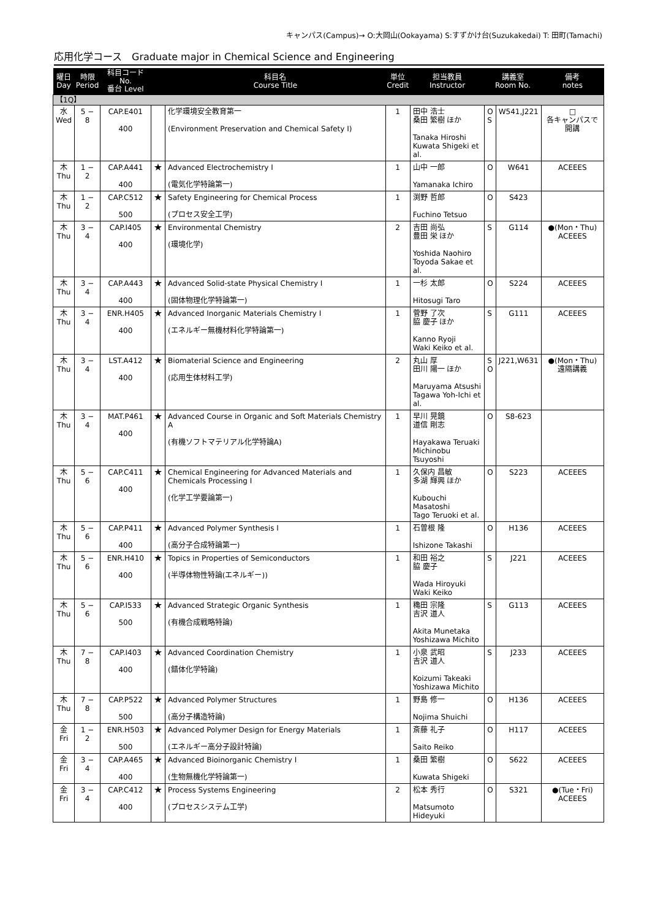キャンパス(Campus)→ O:大岡山(Ookayama) S:すずかけ台(Suzukakedai) T: 田町(Tamachi)
応用化学コース　Graduate major in Chemical Science and Engineering
| 曜日 Day | 時限 Period | 科目コード No. 番台 Level | | 科目名 Course Title | 単位 Credit | 担当教員 Instructor | 講義室 Room No. | | 備考 notes |
| --- | --- | --- | --- | --- | --- | --- | --- | --- | --- |
| 【1Q】 | | | | | | | | | |
| 水 Wed | 5 − 8 | CAP.E401 400 | | 化学環境安全教育第一 (Environment Preservation and Chemical Safety I) | 1 | 田中 浩士 桑田 繁樹 ほか Tanaka Hiroshi Kuwata Shigeki et al. | O S | W541,J221 | □ 各キャンパスで開講 |
| 木 Thu | 1 − 2 | CAP.A441 400 | ★ | Advanced Electrochemistry I (電気化学特論第一) | 1 | 山中 一郎 Yamanaka Ichiro | O | W641 | ACEEES |
| 木 Thu | 1 − 2 | CAP.C512 500 | ★ | Safety Engineering for Chemical Process (プロセス安全工学) | 1 | 渕野 哲郎 Fuchino Tetsuo | O | S423 | |
| 木 Thu | 3 − 4 | CAP.I405 400 | ★ | Environmental Chemistry (環境化学) | 2 | 吉田 尚弘 豊田 栄 ほか Yoshida Naohiro Toyoda Sakae et al. | S | G114 | ●(Mon・Thu) ACEEES |
| 木 Thu | 3 − 4 | CAP.A443 400 | ★ | Advanced Solid-state Physical Chemistry I (固体物理化学特論第一) | 1 | 一杉 太郎 Hitosugi Taro | O | S224 | ACEEES |
| 木 Thu | 3 − 4 | ENR.H405 400 | ★ | Advanced Inorganic Materials Chemistry I (エネルギー無機材料化学特論第一) | 1 | 菅野 了次 脇 慶子 ほか Kanno Ryoji Waki Keiko et al. | S | G111 | ACEEES |
| 木 Thu | 3 − 4 | LST.A412 400 | ★ | Biomaterial Science and Engineering (応用生体材料工学) | 2 | 丸山 厚 田川 陽一 ほか Maruyama Atsushi Tagawa Yoh-Ichi et al. | S O | J221,W631 | ●(Mon・Thu) 遠隔講義 |
| 木 Thu | 3 − 4 | MAT.P461 400 | ★ | Advanced Course in Organic and Soft Materials Chemistry A (有機ソフトマテリアル化学特論A) | 1 | 早川 晃鏡 道信 剛志 Hayakawa Teruaki Michinobu Tsuyoshi | O | S8-623 | |
| 木 Thu | 5 − 6 | CAP.C411 400 | ★ | Chemical Engineering for Advanced Materials and Chemicals Processing I (化学工学要論第一) | 1 | 久保内 昌敏 多湖 輝興 ほか Kubouchi Masatoshi Tago Teruoki et al. | O | S223 | ACEEES |
| 木 Thu | 5 − 6 | CAP.P411 400 | ★ | Advanced Polymer Synthesis I (高分子合成特論第一) | 1 | 石曽根 隆 Ishizone Takashi | O | H136 | ACEEES |
| 木 Thu | 5 − 6 | ENR.H410 400 | ★ | Topics in Properties of Semiconductors (半導体物性特論(エネルギー)) | 1 | 和田 裕之 脇 慶子 Wada Hiroyuki Waki Keiko | S | J221 | ACEEES |
| 木 Thu | 5 − 6 | CAP.I533 500 | ★ | Advanced Strategic Organic Synthesis (有機合成戦略特論) | 1 | 穐田 宗隆 吉沢 道人 Akita Munetaka Yoshizawa Michito | S | G113 | ACEEES |
| 木 Thu | 7 − 8 | CAP.I403 400 | ★ | Advanced Coordination Chemistry (錯体化学特論) | 1 | 小泉 武昭 吉沢 道人 Koizumi Takeaki Yoshizawa Michito | S | J233 | ACEEES |
| 木 Thu | 7 − 8 | CAP.P522 500 | ★ | Advanced Polymer Structures (高分子構造特論) | 1 | 野島 修一 Nojima Shuichi | O | H136 | ACEEES |
| 金 Fri | 1 − 2 | ENR.H503 500 | ★ | Advanced Polymer Design for Energy Materials (エネルギー高分子設計特論) | 1 | 斎藤 礼子 Saito Reiko | O | H117 | ACEEES |
| 金 Fri | 3 − 4 | CAP.A465 400 | ★ | Advanced Bioinorganic Chemistry I (生物無機化学特論第一) | 1 | 桑田 繁樹 Kuwata Shigeki | O | S622 | ACEEES |
| 金 Fri | 3 − 4 | CAP.C412 400 | ★ | Process Systems Engineering (プロセスシステム工学) | 2 | 松本 秀行 Matsumoto Hideyuki | O | S321 | ●(Tue・Fri) ACEEES |